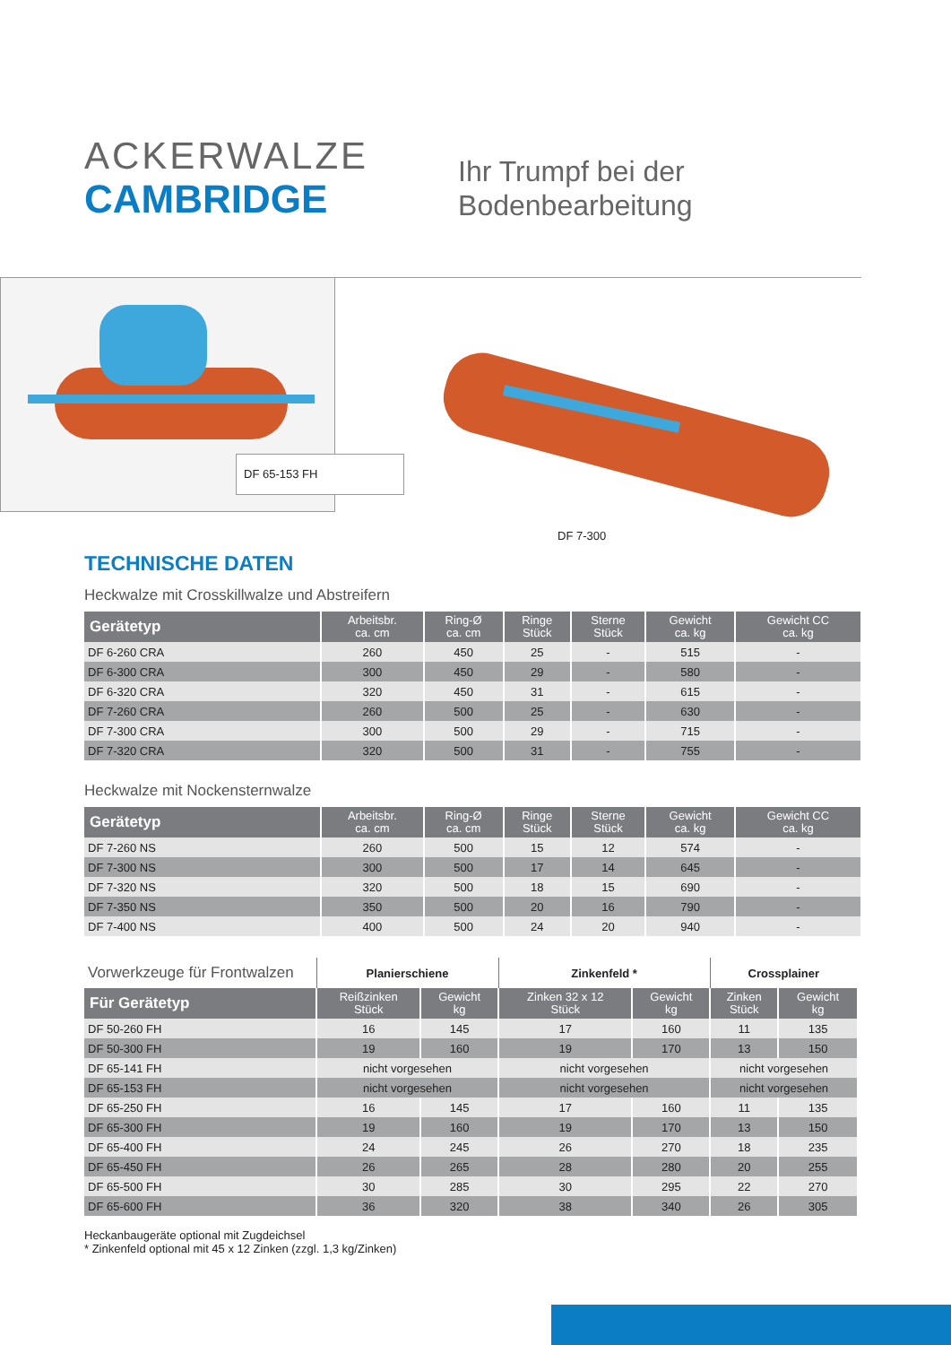ACKERWALZE
CAMBRIDGE
Ihr Trumpf bei der
Bodenbearbeitung
DF 65-153 FH
DF 7-300
TECHNISCHE DATEN
Heckwalze mit Crosskillwalze und Abstreifern
| Gerätetyp | Arbeitsbr. ca. cm | Ring-Ø ca. cm | Ringe Stück | Sterne Stück | Gewicht ca. kg | Gewicht CC ca. kg |
| --- | --- | --- | --- | --- | --- | --- |
| DF 6-260 CRA | 260 | 450 | 25 | - | 515 | - |
| DF 6-300 CRA | 300 | 450 | 29 | - | 580 | - |
| DF 6-320 CRA | 320 | 450 | 31 | - | 615 | - |
| DF 7-260 CRA | 260 | 500 | 25 | - | 630 | - |
| DF 7-300 CRA | 300 | 500 | 29 | - | 715 | - |
| DF 7-320 CRA | 320 | 500 | 31 | - | 755 | - |
Heckwalze mit Nockensternwalze
| Gerätetyp | Arbeitsbr. ca. cm | Ring-Ø ca. cm | Ringe Stück | Sterne Stück | Gewicht ca. kg | Gewicht CC ca. kg |
| --- | --- | --- | --- | --- | --- | --- |
| DF 7-260 NS | 260 | 500 | 15 | 12 | 574 | - |
| DF 7-300 NS | 300 | 500 | 17 | 14 | 645 | - |
| DF 7-320 NS | 320 | 500 | 18 | 15 | 690 | - |
| DF 7-350 NS | 350 | 500 | 20 | 16 | 790 | - |
| DF 7-400 NS | 400 | 500 | 24 | 20 | 940 | - |
| Vorwerkzeuge für Frontwalzen | Planierschiene | | Zinkenfeld * | | Crossplainer | |
| Für Gerätetyp | Reißzinken Stück | Gewicht kg | Zinken 32 x 12 Stück | Gewicht kg | Zinken Stück | Gewicht kg |
| DF 50-260 FH | 16 | 145 | 17 | 160 | 11 | 135 |
| DF 50-300 FH | 19 | 160 | 19 | 170 | 13 | 150 |
| DF 65-141 FH | nicht vorgesehen | | nicht vorgesehen | | nicht vorgesehen | |
| DF 65-153 FH | nicht vorgesehen | | nicht vorgesehen | | nicht vorgesehen | |
| DF 65-250 FH | 16 | 145 | 17 | 160 | 11 | 135 |
| DF 65-300 FH | 19 | 160 | 19 | 170 | 13 | 150 |
| DF 65-400 FH | 24 | 245 | 26 | 270 | 18 | 235 |
| DF 65-450 FH | 26 | 265 | 28 | 280 | 20 | 255 |
| DF 65-500 FH | 30 | 285 | 30 | 295 | 22 | 270 |
| DF 65-600 FH | 36 | 320 | 38 | 340 | 26 | 305 |
Heckanbaugeräte optional mit Zugdeichsel
* Zinkenfeld optional mit 45 x 12 Zinken (zzgl. 1,3 kg/Zinken)